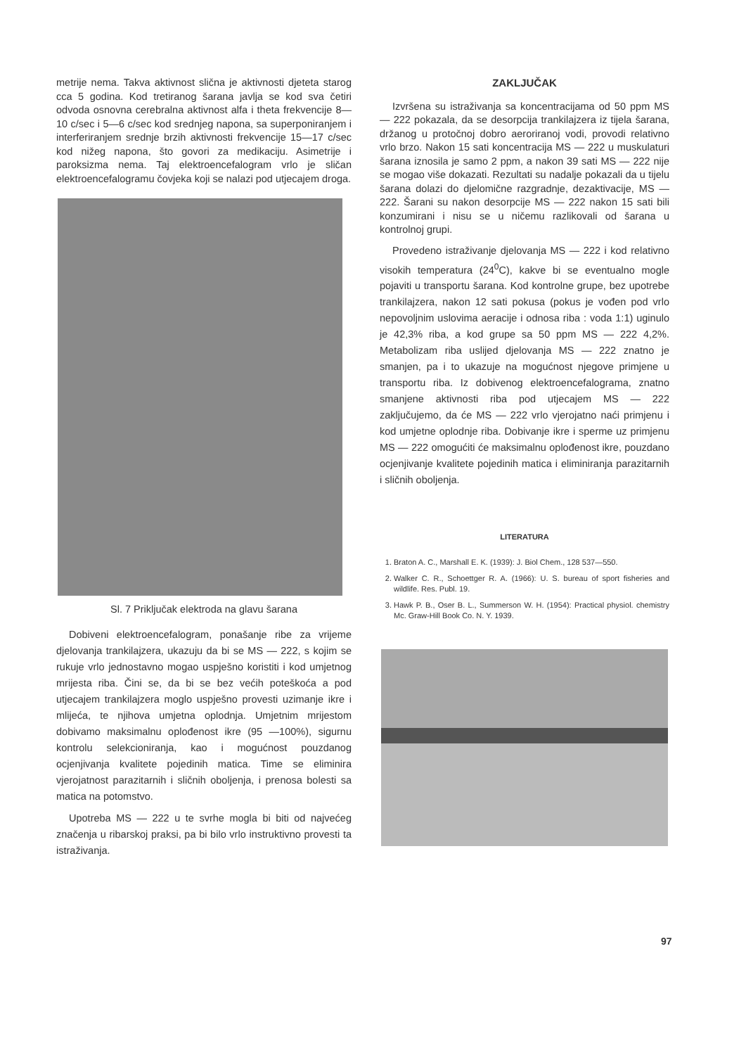metrije nema. Takva aktivnost slična je aktivnosti djeteta starog cca 5 godina. Kod tretiranog šarana javlja se kod sva četiri odvoda osnovna cerebralna aktivnost alfa i theta frekvencije 8—10 c/sec i 5—6 c/sec kod srednjeg napona, sa superponiranjem i interferiranjem srednje brzih aktivnosti frekvencije 15—17 c/sec kod nižeg napona, što govori za medikaciju. Asimetrije i paroksizma nema. Taj elektroencefalogram vrlo je sličan elektroencefalogramu čovjeka koji se nalazi pod utjecajem droga.
Sl. 7 Priključak elektroda na glavu šarana
Dobiveni elektroencefalogram, ponašanje ribe za vrijeme djelovanja trankilajzera, ukazuju da bi se MS — 222, s kojim se rukuje vrlo jednostavno mogao uspješno koristiti i kod umjetnog mrijesta riba. Čini se, da bi se bez većih poteškoća a pod utjecajem trankilajzera moglo uspješno provesti uzimanje ikre i mlijeća, te njihova umjetna oplodnja. Umjetnim mrijestom dobivamo maksimalnu oplođenost ikre (95 —100%), sigurnu kontrolu selekcioniranja, kao i mogućnost pouzdanog ocjenjivanja kvalitete pojedinih matica. Time se eliminira vjerojatnost parazitarnih i sličnih oboljenja, i prenosa bolesti sa matica na potomstvo.
Upotreba MS — 222 u te svrhe mogla bi biti od najvećeg značenja u ribarskoj praksi, pa bi bilo vrlo instruktivno provesti ta istraživanja.
ZAKLJUČAK
Izvršena su istraživanja sa koncentracijama od 50 ppm MS — 222 pokazala, da se desorpcija trankilajzera iz tijela šarana, držanog u protočnoj dobro aeroriranoj vodi, provodi relativno vrlo brzo. Nakon 15 sati koncentracija MS — 222 u muskulaturi šarana iznosila je samo 2 ppm, a nakon 39 sati MS — 222 nije se mogao više dokazati. Rezultati su nadalje pokazali da u tijelu šarana dolazi do djelomične razgradnje, dezaktivacije, MS — 222. Šarani su nakon desorpcije MS — 222 nakon 15 sati bili konzumirani i nisu se u ničemu razlikovali od šarana u kontrolnoj grupi.
Provedeno istraživanje djelovanja MS — 222 i kod relativno visokih temperatura (24<sup>0</sup>C), kakve bi se eventualno mogle pojaviti u transportu šarana. Kod kontrolne grupe, bez upotrebe trankilajzera, nakon 12 sati pokusa (pokus je vođen pod vrlo nepovoljnim uslovima aeracije i odnosa riba : voda 1:1) uginulo je 42,3% riba, a kod grupe sa 50 ppm MS — 222 4,2%. Metabolizam riba uslijed djelovanja MS — 222 znatno je smanjen, pa i to ukazuje na mogućnost njegove primjene u transportu riba. Iz dobivenog elektroencefalograma, znatno smanjene aktivnosti riba pod utjecajem MS — 222 zaključujemo, da će MS — 222 vrlo vjerojatno naći primjenu i kod umjetne oplodnje riba. Dobivanje ikre i sperme uz primjenu MS — 222 omogućiti će maksimalnu oplođenost ikre, pouzdano ocjenjivanje kvalitete pojedinih matica i eliminiranja parazitarnih i sličnih oboljenja.
LITERATURA
1. Braton A. C., Marshall E. K. (1939): J. Biol Chem., 128 537—550.
2. Walker C. R., Schoettger R. A. (1966): U. S. bureau of sport fisheries and wildlife. Res. Publ. 19.
3. Hawk P. B., Oser B. L., Summerson W. H. (1954): Practical physiol. chemistry Mc. Graw-Hill Book Co. N. Y. 1939.
97